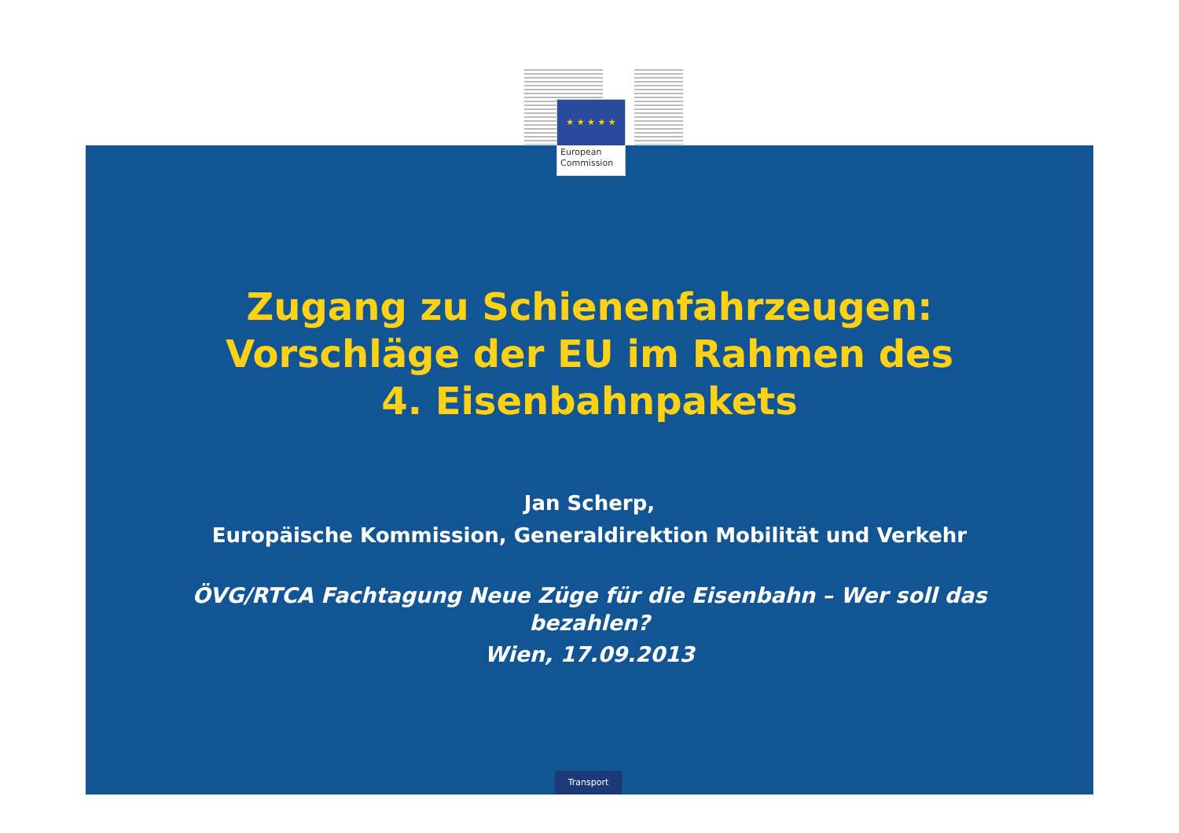★ ★ ★ ★ ★
European
Commission
Zugang zu Schienenfahrzeugen:
Vorschläge der EU im Rahmen des
4. Eisenbahnpakets
Jan Scherp,
Europäische Kommission, Generaldirektion Mobilität und Verkehr
ÖVG/RTCA Fachtagung Neue Züge für die Eisenbahn – Wer soll das
bezahlen?
Wien, 17.09.2013
Transport